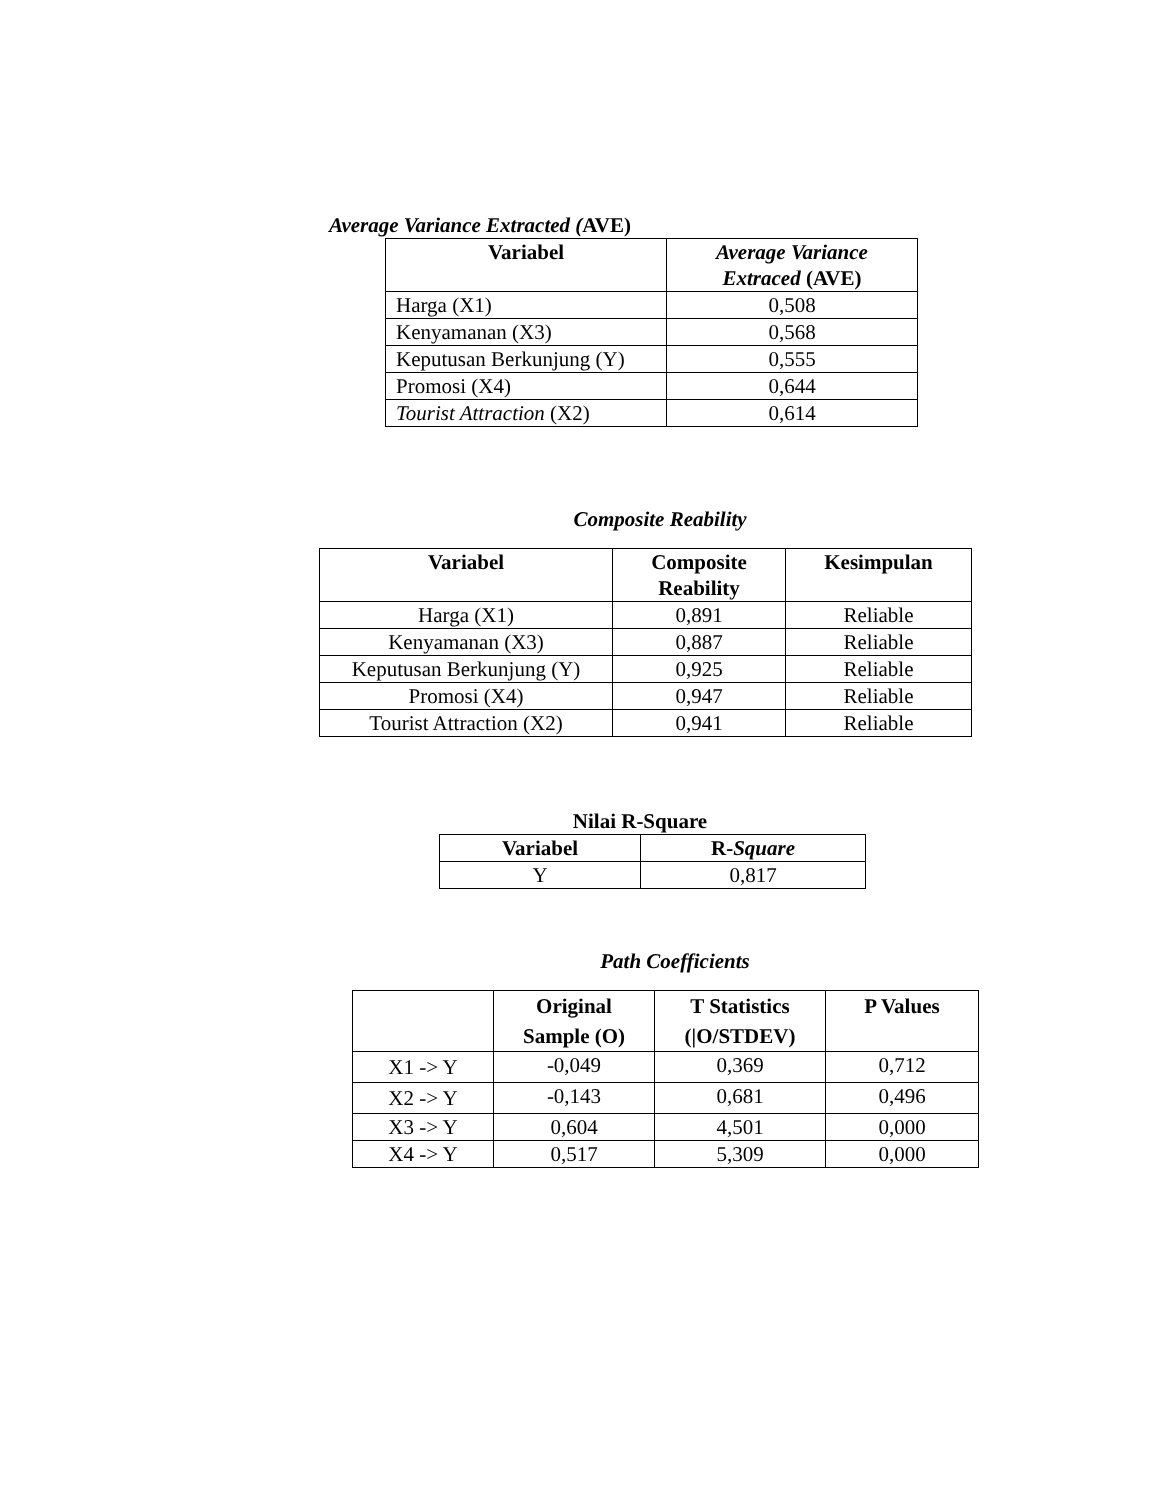Average Variance Extracted (AVE)
| Variabel | Average Variance Extraced (AVE) |
| --- | --- |
| Harga (X1) | 0,508 |
| Kenyamanan (X3) | 0,568 |
| Keputusan Berkunjung (Y) | 0,555 |
| Promosi (X4) | 0,644 |
| Tourist Attraction (X2) | 0,614 |
Composite Reability
| Variabel | Composite Reability | Kesimpulan |
| --- | --- | --- |
| Harga (X1) | 0,891 | Reliable |
| Kenyamanan (X3) | 0,887 | Reliable |
| Keputusan Berkunjung (Y) | 0,925 | Reliable |
| Promosi (X4) | 0,947 | Reliable |
| Tourist Attraction (X2) | 0,941 | Reliable |
Nilai R-Square
| Variabel | R- Square |
| --- | --- |
| Y | 0,817 |
Path Coefficients
| | Original Sample (O) | T Statistics (/O/STDEV) | P Values |
| --- | --- | --- | --- |
| X1 -> Y | -0,049 | 0,369 | 0,712 |
| X2 -> Y | -0,143 | 0,681 | 0,496 |
| X3 -> Y | 0,604 | 4,501 | 0,000 |
| X4 -> Y | 0,517 | 5,309 | 0,000 |